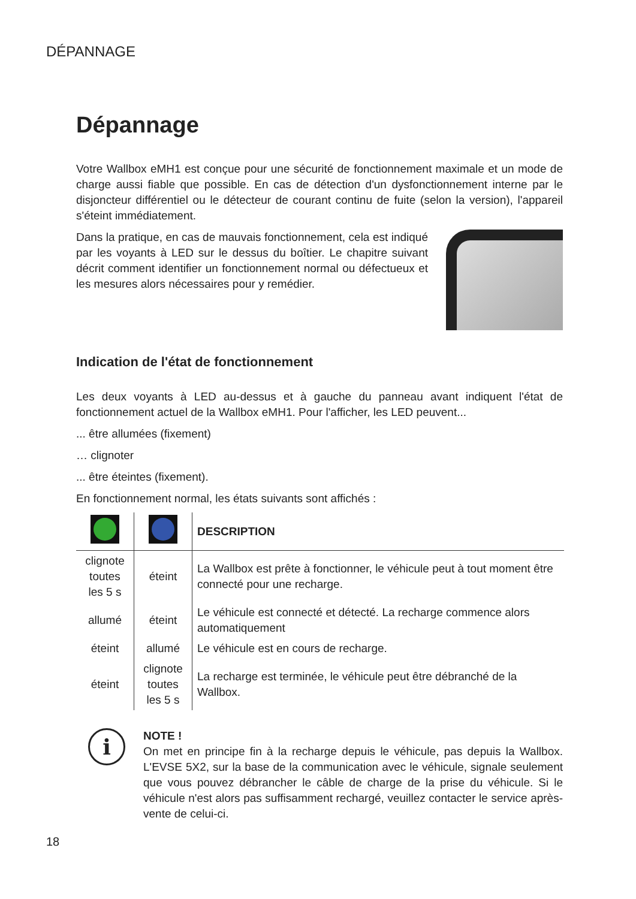DÉPANNAGE
Dépannage
Votre Wallbox eMH1 est conçue pour une sécurité de fonctionnement maximale et un mode de charge aussi fiable que possible. En cas de détection d'un dysfonctionnement interne par le disjoncteur différentiel ou le détecteur de courant continu de fuite (selon la version), l'appareil s'éteint immédiatement.
Dans la pratique, en cas de mauvais fonctionnement, cela est indiqué par les voyants à LED sur le dessus du boîtier. Le chapitre suivant décrit comment identifier un fonctionnement normal ou défectueux et les mesures alors nécessaires pour y remédier.
Indication de l'état de fonctionnement
Les deux voyants à LED au-dessus et à gauche du panneau avant indiquent l'état de fonctionnement actuel de la Wallbox eMH1. Pour l'afficher, les LED peuvent...
... être allumées (fixement)
… clignoter
... être éteintes (fixement).
En fonctionnement normal, les états suivants sont affichés :
| | | DESCRIPTION |
| --- | --- | --- |
| clignote toutes les 5 s | éteint | La Wallbox est prête à fonctionner, le véhicule peut à tout moment être connecté pour une recharge. |
| allumé | éteint | Le véhicule est connecté et détecté. La recharge commence alors automatiquement |
| éteint | allumé | Le véhicule est en cours de recharge. |
| éteint | clignote toutes les 5 s | La recharge est terminée, le véhicule peut être débranché de la Wallbox. |
i
NOTE !
On met en principe fin à la recharge depuis le véhicule, pas depuis la Wallbox. L'EVSE 5X2, sur la base de la communication avec le véhicule, signale seulement que vous pouvez débrancher le câble de charge de la prise du véhicule. Si le véhicule n'est alors pas suffisamment rechargé, veuillez contacter le service après-vente de celui-ci.
18